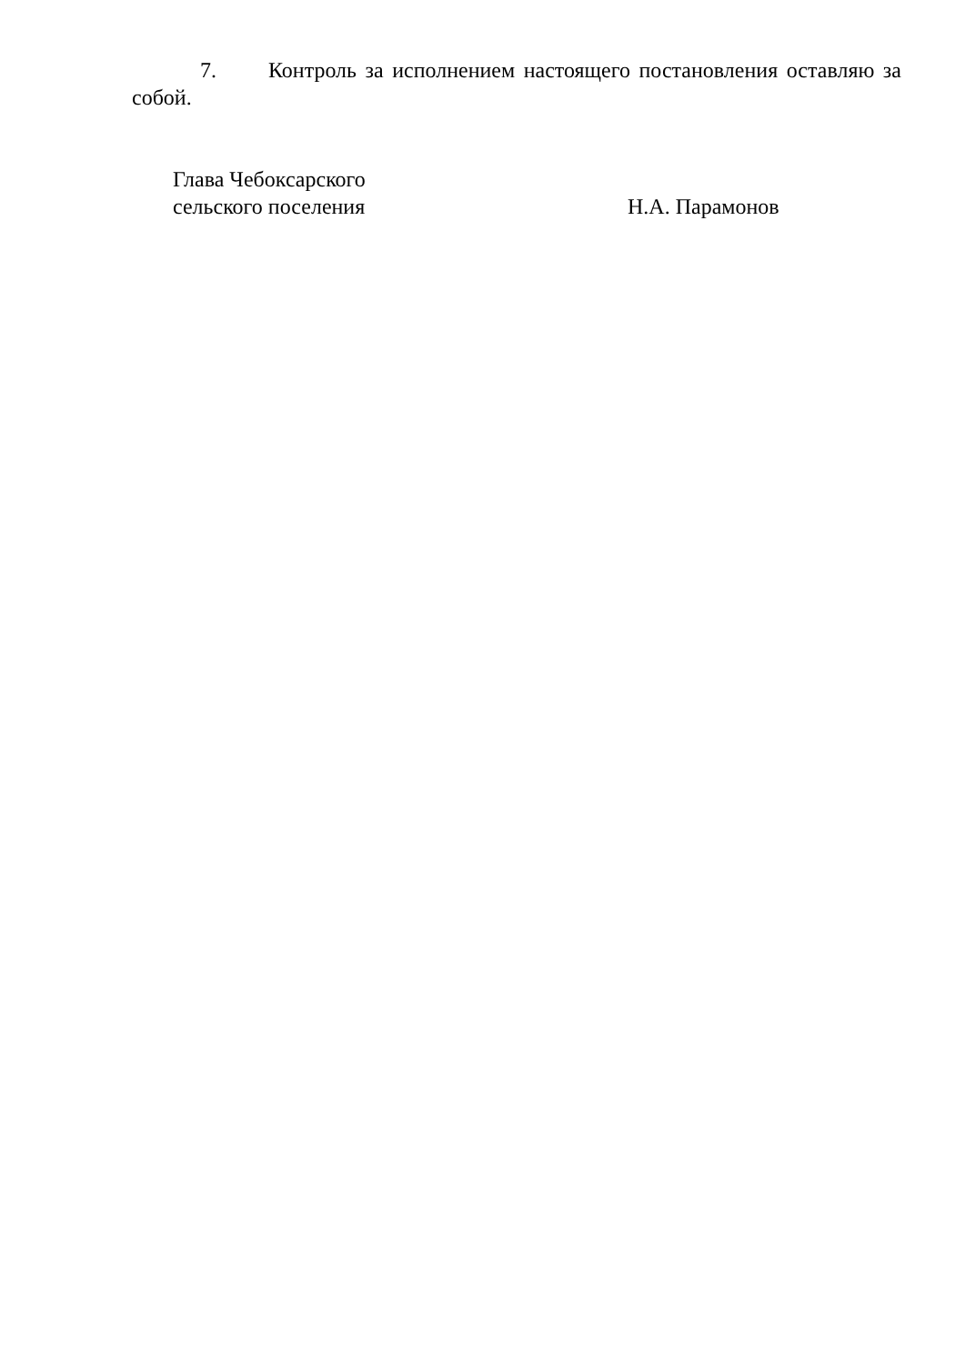7. Контроль за исполнением настоящего постановления оставляю за собой.
Глава Чебоксарского
сельского поселения
Н.А. Парамонов